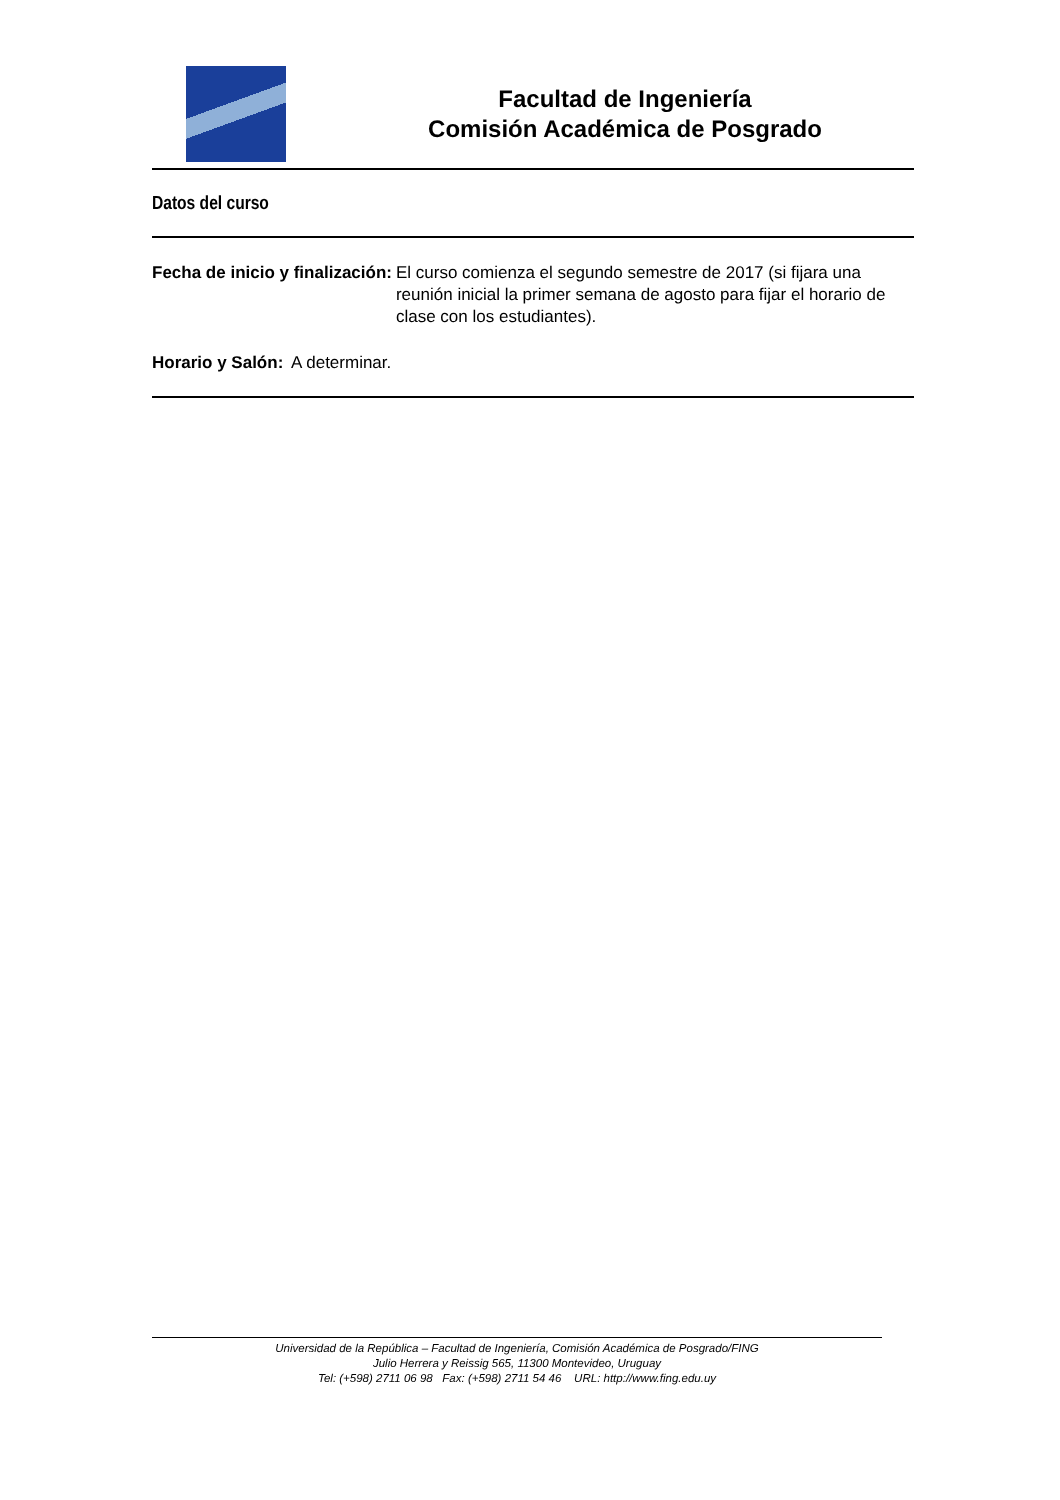Facultad de Ingeniería
Comisión Académica de Posgrado
Datos del curso
Fecha de inicio y finalización: El curso comienza el segundo semestre de 2017 (si fijara una reunión inicial la primer semana de agosto para fijar el horario de clase con los estudiantes).
Horario y Salón: A determinar.
Universidad de la República – Facultad de Ingeniería, Comisión Académica de Posgrado/FING
Julio Herrera y Reissig 565, 11300 Montevideo, Uruguay
Tel: (+598) 2711 06 98 Fax: (+598) 2711 54 46 URL: http://www.fing.edu.uy